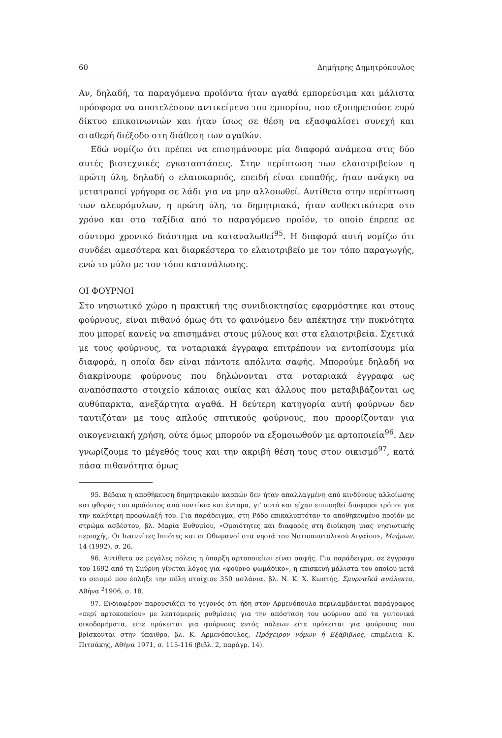60 Δημήτρης Δημητρόπουλος
Αν, δηλαδή, τα παραγόμενα προϊόντα ήταν αγαθά εμπορεύσιμα και μάλιστα πρόσφορα να αποτελέσουν αντικείμενο του εμπορίου, που εξυπηρετούσε ευρύ δίκτυο επικοινωνιών και ήταν ίσως σε θέση να εξασφαλίσει συνεχή και σταθερή διέξοδο στη διάθεση των αγαθών.
Εδώ νομίζω ότι πρέπει να επισημάνουμε μία διαφορά ανάμεσα στις δύο αυτές βιοτεχνικές εγκαταστάσεις. Στην περίπτωση των ελαιοτριβείων η πρώτη ύλη, δηλαδή ο ελαιοκαρπός, επειδή είναι ευπαθής, ήταν ανάγκη να μετατραπεί γρήγορα σε λάδι για να μην αλλοιωθεί. Αντίθετα στην περίπτωση των αλευρόμυλων, η πρώτη ύλη, τα δημητριακά, ήταν ανθεκτικότερα στο χρόνο και στα ταξίδια από το παραγόμενο προϊόν, το οποίο έπρεπε σε σύντομο χρονικό διάστημα να καταναλωθεί<sup>95</sup>. Η διαφορά αυτή νομίζω ότι συνδέει αμεσότερα και διαρκέστερα το ελαιοτριβείο με τον τόπο παραγωγής, ενώ το μύλο με τον τόπο κατανάλωσης.
ΟΙ ΦΟΥΡΝΟΙ
Στο νησιωτικό χώρο η πρακτική της συνιδιοκτησίας εφαρμόστηκε και στους φούρνους, είναι πιθανό όμως ότι το φαινόμενο δεν απέκτησε την πυκνότητα που μπορεί κανείς να επισημάνει στους μύλους και στα ελαιοτριβεία. Σχετικά με τους φούρνους, τα νοταριακά έγγραφα επιτρέπουν να εντοπίσουμε μία διαφορά, η οποία δεν είναι πάντοτε απόλυτα σαφής. Μπορούμε δηλαδή να διακρίνουμε φούρνους που δηλώνονται στα νοταριακά έγγραφα ως αναπόσπαστο στοιχείο κάποιας οικίας και άλλους που μεταβιβάζονται ως αυθύπαρκτα, ανεξάρτητα αγαθά. Η δεύτερη κατηγορία αυτή φούρνων δεν ταυτιζόταν με τους απλούς σπιτικούς φούρνους, που προορίζονταν για οικογενειακή χρήση, ούτε όμως μπορούν να εξομοιωθούν με αρτοποιεία<sup>96</sup>. Δεν γνωρίζουμε το μέγεθός τους και την ακριβή θέση τους στον οικισμό<sup>97</sup>, κατά πάσα πιθανότητα όμως
95. Βέβαια η αποθήκευση δημητριακών καρπών δεν ήταν απαλλαγμένη από κινδύνους αλλοίωσης και φθοράς του προϊόντος από ποντίκια και έντομα, γι' αυτό και είχαν επινοηθεί διάφοροι τρόποι για την καλύτερη προφύλαξή του. Για παράδειγμα, στη Ρόδο επικαλυπτόταν το αποθηκευμένο προϊόν με στρώμα ασβέστου, βλ. Μαρία Ευθυμίου, «Ομοιότητες και διαφορές στη διοίκηση μιας νησιωτικής περιοχής. Οι Ιωαννίτες Ιππότες και οι Οθωμανοί στα νησιά του Νοτιοανατολικού Αιγαίου», Μνήμων, 14 (1992), σ. 26.
96. Αντίθετα σε μεγάλες πόλεις η ύπαρξη αρτοποιείων είναι σαφής. Για παράδειγμα, σε έγγραφο του 1692 από τη Σμύρνη γίνεται λόγος για «φούρνο ψωμάδικο», η επισκευή μάλιστα του οποίου μετά το σεισμό που έπληξε την πόλη στοίχισε 350 ασλάνια, βλ. Ν. Κ. Χ. Κωστής, Σμυρναϊκά ανάλεκτα, Αθήνα <sup>2</sup>1906, σ. 18.
97. Ενδιαφέρον παρουσιάζει το γεγονός ότι ήδη στον Αρμενόπουλο περιλαμβάνεται παράγραφος «περί αρτοκοπείου» με λεπτομερείς ρυθμίσεις για την απόσταση του φούρνου από τα γειτονικά οικοδομήματα, είτε πρόκειται για φούρνους εντός πόλεων είτε πρόκειται για φούρνους που βρίσκονται στην ύπαιθρο, βλ. Κ. Αρμενόπουλος, Πρόχειρον νόμων ή Εξάβιβλος, επιμέλεια Κ. Πιτσάκης, Αθήνα 1971, σ. 115-116 (βιβλ. 2, παράγρ. 14).